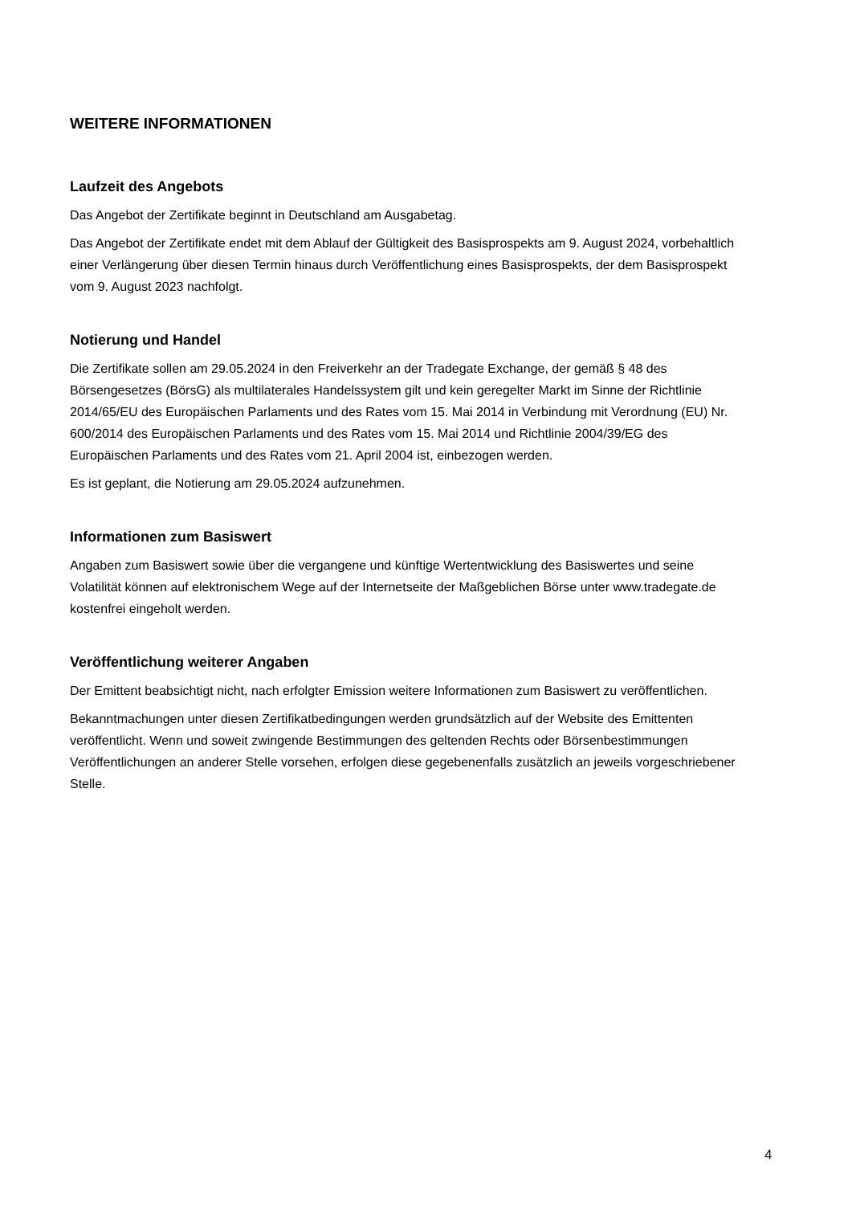WEITERE INFORMATIONEN
Laufzeit des Angebots
Das Angebot der Zertifikate beginnt in Deutschland am Ausgabetag.
Das Angebot der Zertifikate endet mit dem Ablauf der Gültigkeit des Basisprospekts am 9. August 2024, vorbehaltlich einer Verlängerung über diesen Termin hinaus durch Veröffentlichung eines Basisprospekts, der dem Basisprospekt vom 9. August 2023 nachfolgt.
Notierung und Handel
Die Zertifikate sollen am 29.05.2024 in den Freiverkehr an der Tradegate Exchange, der gemäß § 48 des Börsengesetzes (BörsG) als multilaterales Handelssystem gilt und kein geregelter Markt im Sinne der Richtlinie 2014/65/EU des Europäischen Parlaments und des Rates vom 15. Mai 2014 in Verbindung mit Verordnung (EU) Nr. 600/2014 des Europäischen Parlaments und des Rates vom 15. Mai 2014 und Richtlinie 2004/39/EG des Europäischen Parlaments und des Rates vom 21. April 2004 ist, einbezogen werden.
Es ist geplant, die Notierung am 29.05.2024 aufzunehmen.
Informationen zum Basiswert
Angaben zum Basiswert sowie über die vergangene und künftige Wertentwicklung des Basiswertes und seine Volatilität können auf elektronischem Wege auf der Internetseite der Maßgeblichen Börse unter www.tradegate.de kostenfrei eingeholt werden.
Veröffentlichung weiterer Angaben
Der Emittent beabsichtigt nicht, nach erfolgter Emission weitere Informationen zum Basiswert zu veröffentlichen.
Bekanntmachungen unter diesen Zertifikatbedingungen werden grundsätzlich auf der Website des Emittenten veröffentlicht. Wenn und soweit zwingende Bestimmungen des geltenden Rechts oder Börsenbestimmungen Veröffentlichungen an anderer Stelle vorsehen, erfolgen diese gegebenenfalls zusätzlich an jeweils vorgeschriebener Stelle.
4